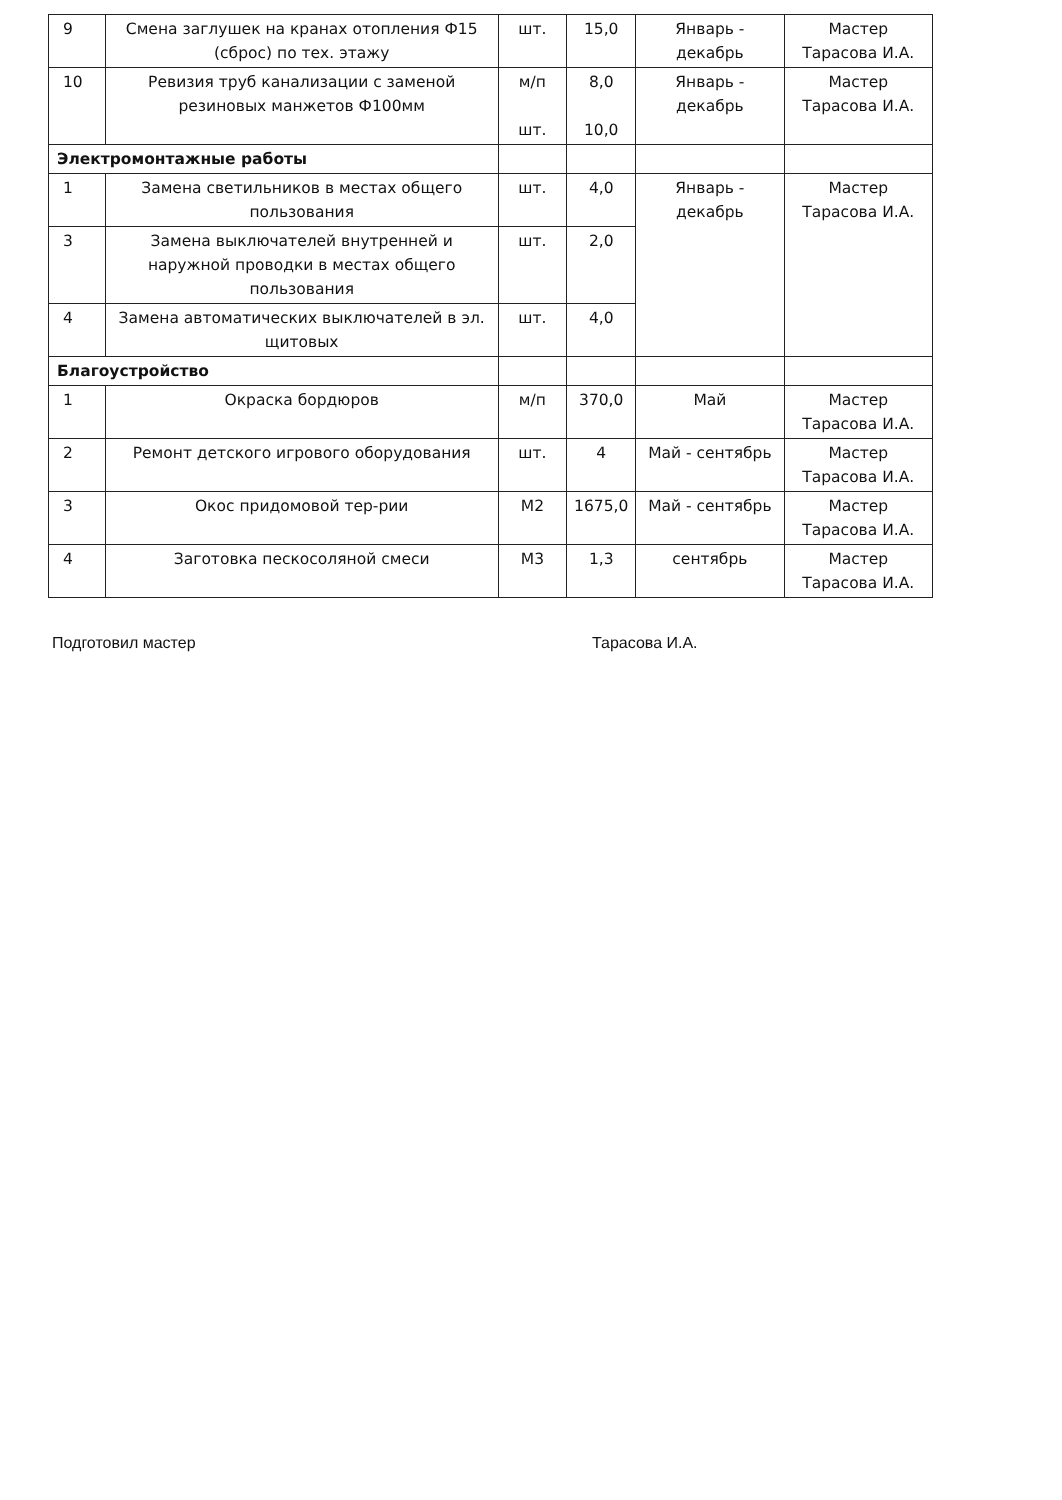| 9 | Смена заглушек на кранах отопления Ф15 (сброс) по тех. этажу | шт. | 15,0 | Январь - декабрь | Мастер Тарасова И.А. |
| 10 | Ревизия труб канализации с заменой резиновых манжетов Ф100мм | м/п шт. | 8,0 10,0 | Январь - декабрь | Мастер Тарасова И.А. |
| Электромонтажные работы | | | | | |
| 1 | Замена светильников в местах общего пользования | шт. | 4,0 | Январь - декабрь | Мастер Тарасова И.А. |
| 3 | Замена выключателей внутренней и наружной проводки в местах общего пользования | шт. | 2,0 | | |
| 4 | Замена автоматических выключателей в эл. щитовых | шт. | 4,0 | | |
| Благоустройство | | | | | |
| 1 | Окраска бордюров | м/п | 370,0 | Май | Мастер Тарасова И.А. |
| 2 | Ремонт детского игрового оборудования | шт. | 4 | Май - сентябрь | Мастер Тарасова И.А. |
| 3 | Окос придомовой тер-рии | М2 | 1675,0 | Май - сентябрь | Мастер Тарасова И.А. |
| 4 | Заготовка пескосоляной смеси | М3 | 1,3 | сентябрь | Мастер Тарасова И.А. |
Подготовил мастер Тарасова И.А.